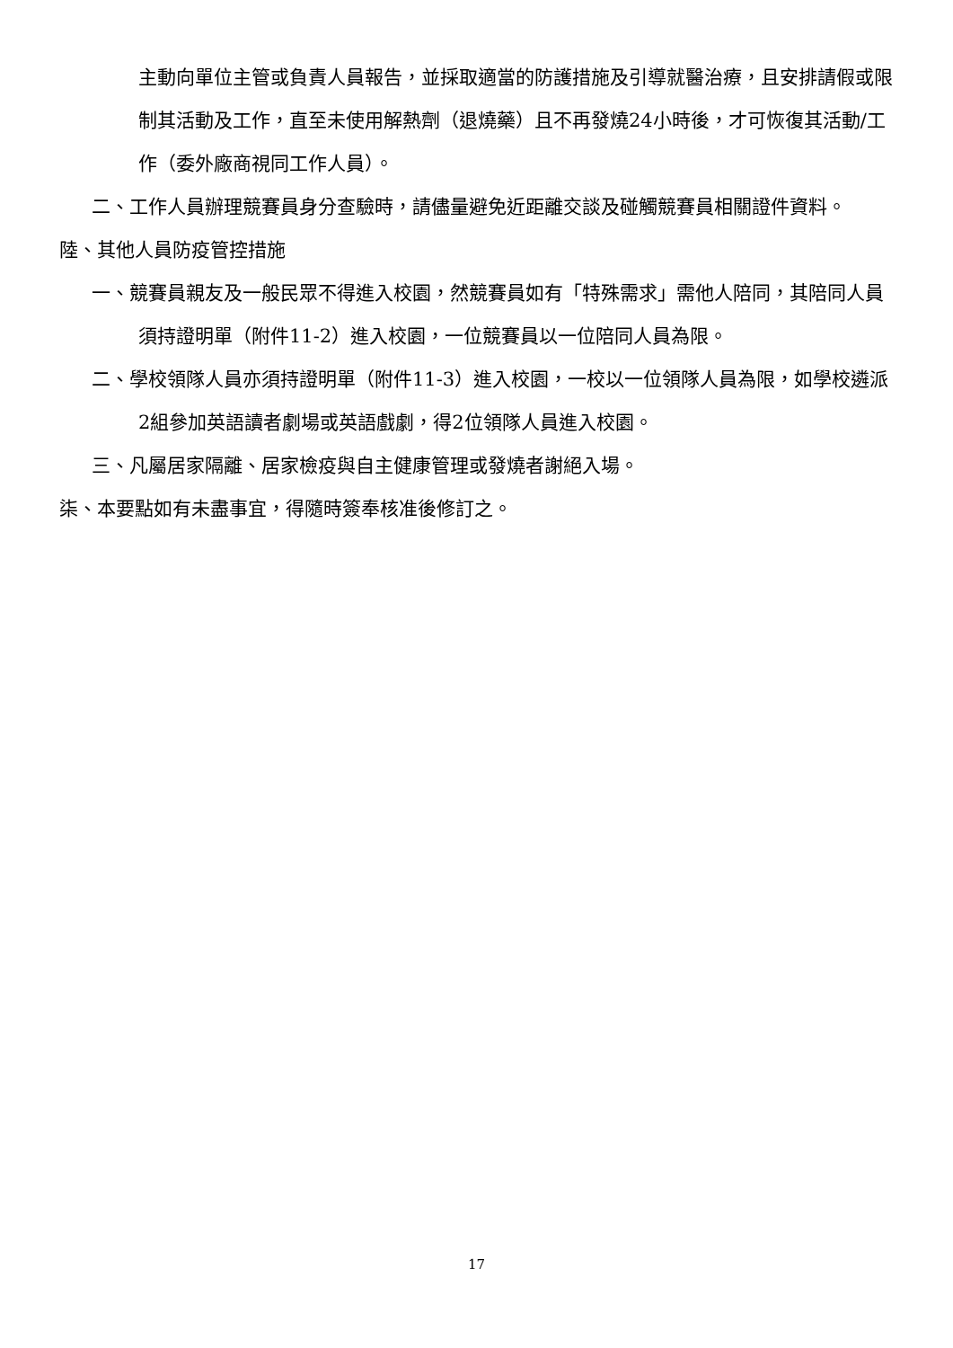主動向單位主管或負責人員報告，並採取適當的防護措施及引導就醫治療，且安排請假或限制其活動及工作，直至未使用解熱劑（退燒藥）且不再發燒24小時後，才可恢復其活動/工作（委外廠商視同工作人員）。
二、工作人員辦理競賽員身分查驗時，請儘量避免近距離交談及碰觸競賽員相關證件資料。
陸、其他人員防疫管控措施
一、競賽員親友及一般民眾不得進入校園，然競賽員如有「特殊需求」需他人陪同，其陪同人員須持證明單（附件11-2）進入校園，一位競賽員以一位陪同人員為限。
二、學校領隊人員亦須持證明單（附件11-3）進入校園，一校以一位領隊人員為限，如學校遴派2組參加英語讀者劇場或英語戲劇，得2位領隊人員進入校園。
三、凡屬居家隔離、居家檢疫與自主健康管理或發燒者謝絕入場。
柒、本要點如有未盡事宜，得隨時簽奉核准後修訂之。
17